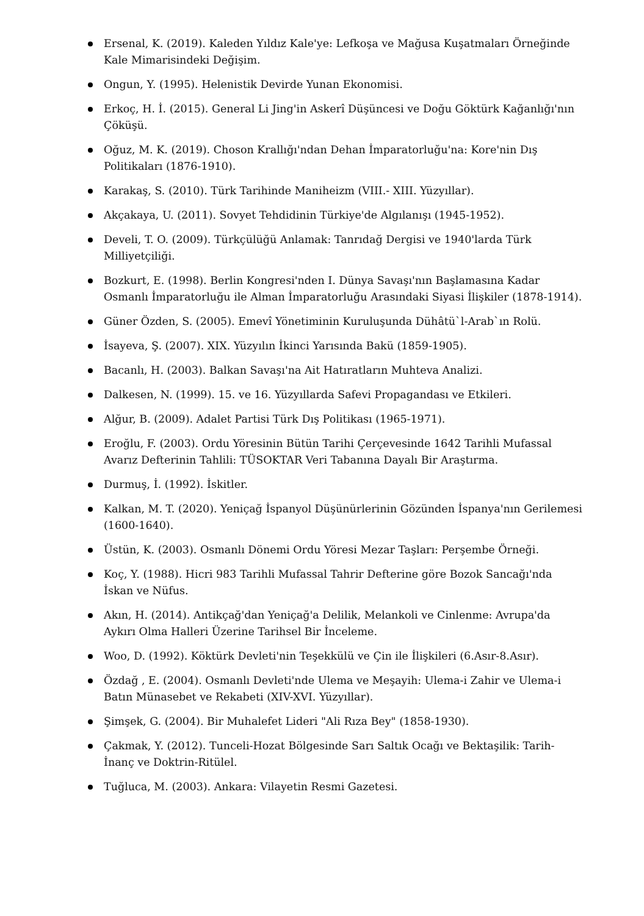Ersenal, K. (2019). Kaleden Yıldız Kale'ye: Lefkoşa ve Mağusa Kuşatmaları Örneğinde Kale Mimarisindeki Değişim.
Ongun, Y. (1995). Helenistik Devirde Yunan Ekonomisi.
Erkoç, H. İ. (2015). General Li Jing'in Askerî Düşüncesi ve Doğu Göktürk Kağanlığı'nın Çöküşü.
Oğuz, M. K. (2019). Choson Krallığı'ndan Dehan İmparatorluğu'na: Kore'nin Dış Politikaları (1876-1910).
Karakaş, S. (2010). Türk Tarihinde Maniheizm (VIII.- XIII. Yüzyıllar).
Akçakaya, U. (2011). Sovyet Tehdidinin Türkiye'de Algılanışı (1945-1952).
Develi, T. O. (2009). Türkçülüğü Anlamak: Tanrıdağ Dergisi ve 1940'larda Türk Milliyetçiliği.
Bozkurt, E. (1998). Berlin Kongresi'nden I. Dünya Savaşı'nın Başlamasına Kadar Osmanlı İmparatorluğu ile Alman İmparatorluğu Arasındaki Siyasi İlişkiler (1878-1914).
Güner Özden, S. (2005). Emevî Yönetiminin Kuruluşunda Dühâtü`l-Arab`ın Rolü.
İsayeva, Ş. (2007). XIX. Yüzyılın İkinci Yarısında Bakü (1859-1905).
Bacanlı, H. (2003). Balkan Savaşı'na Ait Hatıratların Muhteva Analizi.
Dalkesen, N. (1999). 15. ve 16. Yüzyıllarda Safevi Propagandası ve Etkileri.
Alğur, B. (2009). Adalet Partisi Türk Dış Politikası (1965-1971).
Eroğlu, F. (2003). Ordu Yöresinin Bütün Tarihi Çerçevesinde 1642 Tarihli Mufassal Avarız Defterinin Tahlili: TÜSOKTAR Veri Tabanına Dayalı Bir Araştırma.
Durmuş, İ. (1992). İskitler.
Kalkan, M. T. (2020). Yeniçağ İspanyol Düşünürlerinin Gözünden İspanya'nın Gerilemesi (1600-1640).
Üstün, K. (2003). Osmanlı Dönemi Ordu Yöresi Mezar Taşları: Perşembe Örneği.
Koç, Y. (1988). Hicri 983 Tarihli Mufassal Tahrir Defterine göre Bozok Sancağı'nda İskan ve Nüfus.
Akın, H. (2014). Antikçağ'dan Yeniçağ'a Delilik, Melankoli ve Cinlenme: Avrupa'da Aykırı Olma Halleri Üzerine Tarihsel Bir İnceleme.
Woo, D. (1992). Köktürk Devleti'nin Teşekkülü ve Çin ile İlişkileri (6.Asır-8.Asır).
Özdağ , E. (2004). Osmanlı Devleti'nde Ulema ve Meşayih: Ulema-i Zahir ve Ulema-i Batın Münasebet ve Rekabeti (XIV-XVI. Yüzyıllar).
Şimşek, G. (2004). Bir Muhalefet Lideri "Ali Rıza Bey" (1858-1930).
Çakmak, Y. (2012). Tunceli-Hozat Bölgesinde Sarı Saltık Ocağı ve Bektaşilik: Tarih-İnanç ve Doktrin-Ritülel.
Tuğluca, M. (2003). Ankara: Vilayetin Resmi Gazetesi.